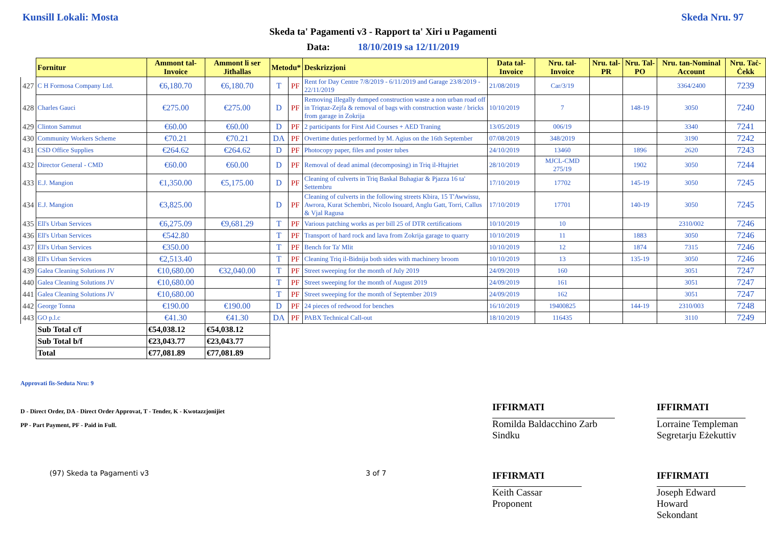Kunsill Lokali: Mosta Skeda Nru. 97
Skeda ta' Pagamenti v3 - Rapport ta' Xiri u Pagamenti
Data: 18/10/2019 sa 12/11/2019
| | Fornitur | Ammont tal-Invoice | Ammont li ser Jitħallas | Metodu* | | Deskrizzjoni | Data tal-Invoice | Nru. tal-Invoice | Nru. tal-PR | Nru. Tal-PO | Nru. tan-Nominal Account | Nru. Taċ-Ċekk |
| 427 | C H Formosa Company Ltd. | €6,180.70 | €6,180.70 | T | PF | Rent for Day Centre 7/8/2019 - 6/11/2019 and Garage 23/8/2019 - 22/11/2019 | 21/08/2019 | Car/3/19 | | | 3364/2400 | 7239 |
| 428 | Charles Gauci | €275.00 | €275.00 | D | PF | Removing illegally dumped construction waste a non urban road off in Triqtaz-Zejfa & removal of bags with construction waste / bricks from garage in Zokrija | 10/10/2019 | 7 | | 148-19 | 3050 | 7240 |
| 429 | Clinton Sammut | €60.00 | €60.00 | D | PF | 2 participants for First Aid Courses + AED Traning | 13/05/2019 | 006/19 | | | 3340 | 7241 |
| 430 | Community Workers Scheme | €70.21 | €70.21 | DA | PF | Overtime duties performed by M. Agius on the 16th September | 07/08/2019 | 348/2019 | | | 3190 | 7242 |
| 431 | CSD Office Supplies | €264.62 | €264.62 | D | PF | Photocopy paper, files and poster tubes | 24/10/2019 | 13460 | | 1896 | 2620 | 7243 |
| 432 | Director General - CMD | €60.00 | €60.00 | D | PF | Removal of dead animal (decomposing) in Triq il-Htajriet | 28/10/2019 | MJCL-CMD 275/19 | | 1902 | 3050 | 7244 |
| 433 | E.J. Mangion | €1,350.00 | €5,175.00 | D | PF | Cleaning of culverts in Triq Baskal Buhagiar & Pjazza 16 ta' Settembru | 17/10/2019 | 17702 | | 145-19 | 3050 | 7245 |
| 434 | E.J. Mangion | €3,825.00 | | D | PF | Cleaning of culverts in the following streets Kbira, 15 T'Awwissu, Awrora, Kurat Schembri, Nicolo Isouard, Anglu Gatt, Torri, Callus & Vjal Ragusa | 17/10/2019 | 17701 | | 140-19 | 3050 | 7245 |
| 435 | Ell's Urban Services | €6,275.09 | €9,681.29 | T | PF | Various patching works as per bill 25 of DTR certifications | 10/10/2019 | 10 | | | 2310/002 | 7246 |
| 436 | Ell's Urban Services | €542.80 | | T | PF | Transport of hard rock and lava from Zokrija garage to quarry | 10/10/2019 | 11 | | 1883 | 3050 | 7246 |
| 437 | Ell's Urban Services | €350.00 | | T | PF | Bench for Ta' Mlit | 10/10/2019 | 12 | | 1874 | 7315 | 7246 |
| 438 | Ell's Urban Services | €2,513.40 | | T | PF | Cleaning Triq il-Bidnija both sides with machinery broom | 10/10/2019 | 13 | | 135-19 | 3050 | 7246 |
| 439 | Galea Cleaning Solutions JV | €10,680.00 | €32,040.00 | T | PF | Street sweeping for the month of July 2019 | 24/09/2019 | 160 | | | 3051 | 7247 |
| 440 | Galea Cleaning Solutions JV | €10,680.00 | | T | PF | Street sweeping for the month of August 2019 | 24/09/2019 | 161 | | | 3051 | 7247 |
| 441 | Galea Cleaning Solutions JV | €10,680.00 | | T | PF | Street sweeping for the month of September 2019 | 24/09/2019 | 162 | | | 3051 | 7247 |
| 442 | George Tonna | €190.00 | €190.00 | D | PF | 24 pieces of redwood for benches | 16/10/2019 | 19400825 | | 144-19 | 2310/003 | 7248 |
| 443 | GO p.l.c | €41.30 | €41.30 | DA | PF | PABX Technical Call-out | 18/10/2019 | 116435 | | | 3110 | 7249 |
| | Sub Total c/f | €54,038.12 | €54,038.12 | | | | | | | | | |
| | Sub Total b/f | €23,043.77 | €23,043.77 | | | | | | | | | |
| | Total | €77,081.89 | €77,081.89 | | | | | | | | | |
Approvati fis-Seduta Nru: 9
D - Direct Order, DA - Direct Order Approvat, T - Tender, K - Kwotazzjonijiet
PP - Part Payment, PF - Paid in Full.
(97) Skeda ta Pagamenti v3 3 of 7
IFFIRMATI
Romilda Baldacchino Zarb
Sindku
IFFIRMATI
Lorraine Templeman
Segretarju Eżekuttiv
IFFIRMATI
Keith Cassar
Proponent
IFFIRMATI
Joseph Edward Howard
Sekondant